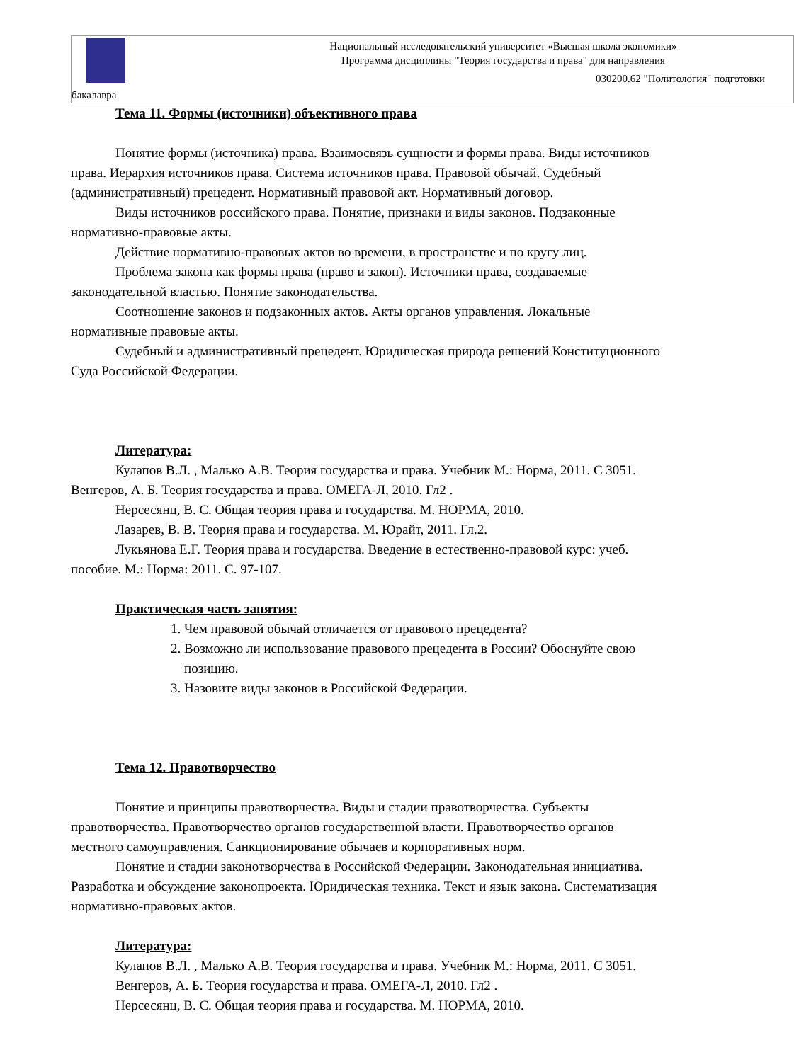Национальный исследовательский университет «Высшая школа экономики»
Программа дисциплины "Теория государства и права" для направления
030200.62 "Политология" подготовки
бакалавра
Тема 11. Формы (источники) объективного права
Понятие формы (источника) права. Взаимосвязь сущности и формы права. Виды источников права. Иерархия источников права. Система источников права. Правовой обычай. Судебный (административный) прецедент. Нормативный правовой акт. Нормативный договор.
Виды источников российского права. Понятие, признаки и виды законов. Подзаконные нормативно-правовые акты.
Действие нормативно-правовых актов во времени, в пространстве и по кругу лиц.
Проблема закона как формы права (право и закон). Источники права, создаваемые законодательной властью. Понятие законодательства.
Соотношение законов и подзаконных актов. Акты органов управления. Локальные нормативные правовые акты.
Судебный и административный прецедент. Юридическая природа решений Конституционного Суда Российской Федерации.
Литература:
Кулапов В.Л. , Малько А.В. Теория государства и права. Учебник М.: Норма, 2011. С 3051.
Венгеров, А. Б. Теория государства и права. ОМЕГА-Л, 2010. Гл2 .
Нерсесянц, В. С. Общая теория права и государства. М. НОРМА, 2010.
Лазарев, В. В. Теория права и государства. М. Юрайт, 2011. Гл.2.
Лукьянова Е.Г. Теория права и государства. Введение в естественно-правовой курс: учеб. пособие. М.: Норма: 2011. С. 97-107.
Практическая часть занятия:
1. Чем правовой обычай отличается от правового прецедента?
2. Возможно ли использование правового прецедента в России? Обоснуйте свою позицию.
3. Назовите виды законов в Российской Федерации.
Тема 12. Правотворчество
Понятие и принципы правотворчества. Виды и стадии правотворчества. Субъекты правотворчества. Правотворчество органов государственной власти. Правотворчество органов местного самоуправления. Санкционирование обычаев и корпоративных норм.
Понятие и стадии законотворчества в Российской Федерации. Законодательная инициатива. Разработка и обсуждение законопроекта. Юридическая техника. Текст и язык закона. Систематизация нормативно-правовых актов.
Литература:
Кулапов В.Л. , Малько А.В. Теория государства и права. Учебник М.: Норма, 2011. С 3051.
Венгеров, А. Б. Теория государства и права. ОМЕГА-Л, 2010. Гл2 .
Нерсесянц, В. С. Общая теория права и государства. М. НОРМА, 2010.